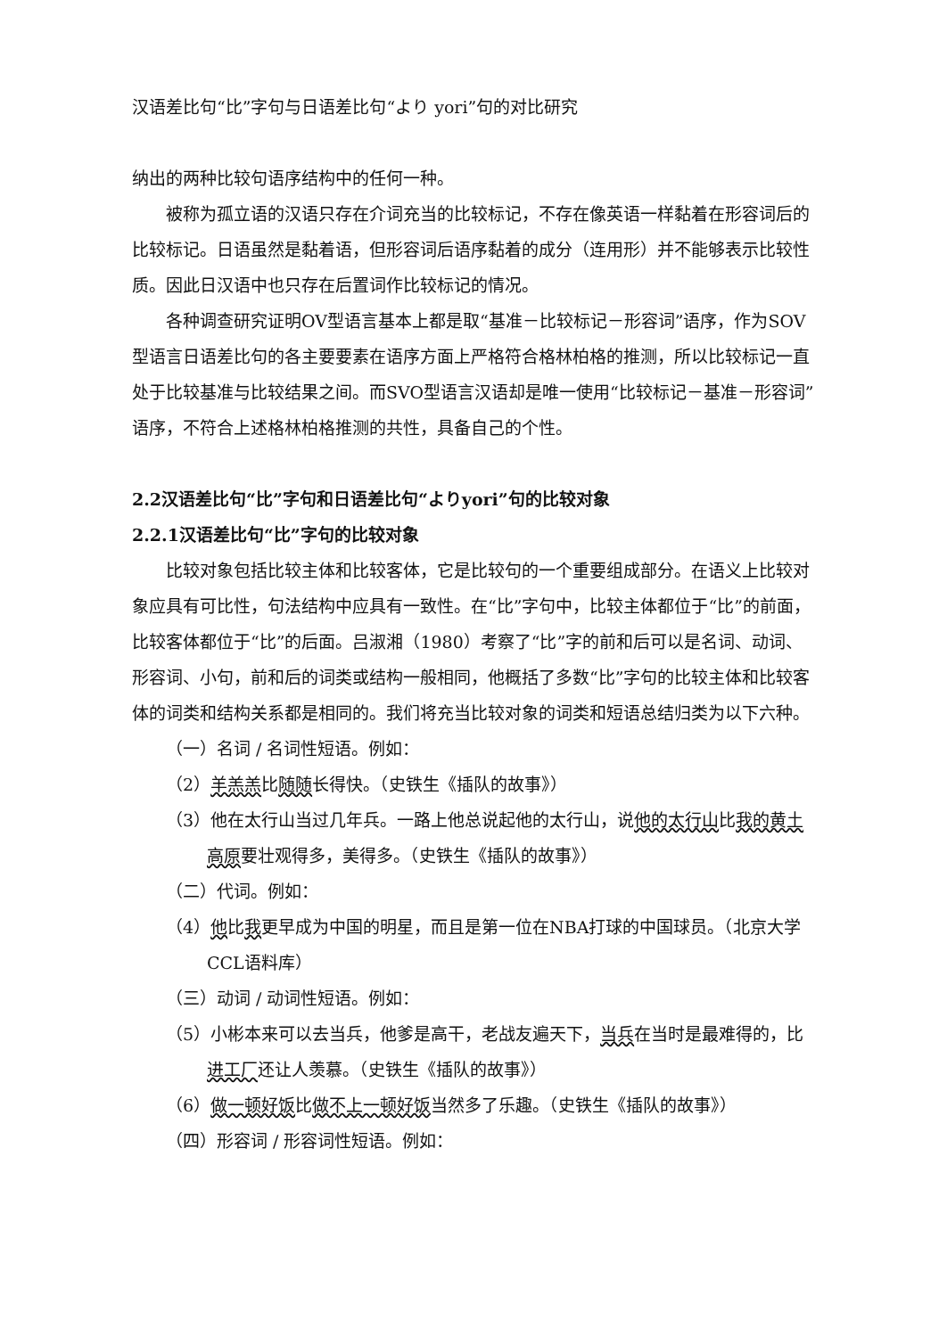汉语差比句“比”字句与日语差比句“より yori”句的对比研究
纳出的两种比较句语序结构中的任何一种。
被称为孤立语的汉语只存在介词充当的比较标记，不存在像英语一样黏着在形容词后的比较标记。日语虽然是黏着语，但形容词后语序黏着的成分（连用形）并不能够表示比较性质。因此日汉语中也只存在后置词作比较标记的情况。
各种调查研究证明OV型语言基本上都是取“基准－比较标记－形容词”语序，作为SOV型语言日语差比句的各主要要素在语序方面上严格符合格林柏格的推测，所以比较标记一直处于比较基准与比较结果之间。而SVO型语言汉语却是唯一使用“比较标记－基准－形容词”语序，不符合上述格林柏格推测的共性，具备自己的个性。
2.2汉语差比句“比”字句和日语差比句“よりyori”句的比较对象
2.2.1汉语差比句“比”字句的比较对象
比较对象包括比较主体和比较客体，它是比较句的一个重要组成部分。在语义上比较对象应具有可比性，句法结构中应具有一致性。在“比”字句中，比较主体都位于“比”的前面，比较客体都位于“比”的后面。吕淑湘（1980）考察了“比”字的前和后可以是名词、动词、形容词、小句，前和后的词类或结构一般相同，他概括了多数“比”字句的比较主体和比较客体的词类和结构关系都是相同的。我们将充当比较对象的词类和短语总结归类为以下六种。
（一）名词 / 名词性短语。例如：
（2）羊羔羔比随随长得快。（史铁生《插队的故事》）
（3）他在太行山当过几年兵。一路上他总说起他的太行山，说他的太行山比我的黄土高原要壮观得多，美得多。（史铁生《插队的故事》）
（二）代词。例如：
（4）他比我更早成为中国的明星，而且是第一位在NBA打球的中国球员。（北京大学CCL语料库）
（三）动词 / 动词性短语。例如：
（5）小彬本来可以去当兵，他爹是高干，老战友遍天下，当兵在当时是最难得的，比进工厂还让人羡慕。（史铁生《插队的故事》）
（6）做一顿好饭比做不上一顿好饭当然多了乐趣。（史铁生《插队的故事》）
（四）形容词 / 形容词性短语。例如：